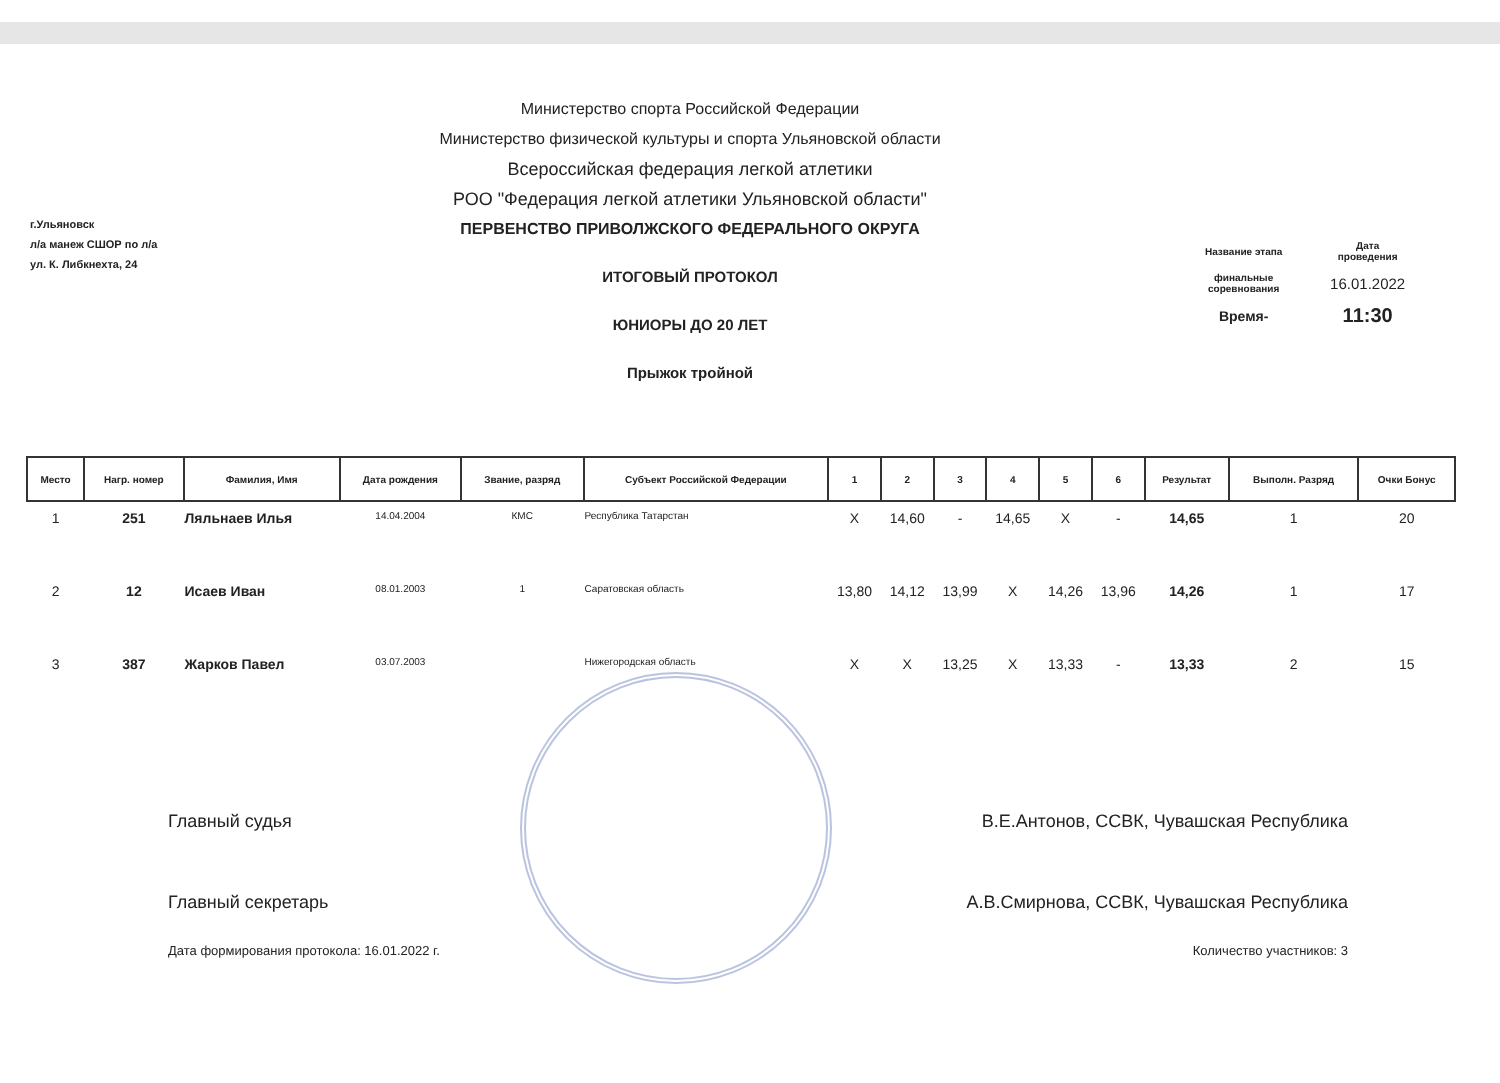г.Ульяновск
л/а манеж СШОР по л/а
ул. К. Либкнехта, 24
Министерство спорта Российской Федерации
Министерство физической культуры и спорта Ульяновской области
Всероссийская федерация легкой атлетики
РОО "Федерация легкой атлетики Ульяновской области"
ПЕРВЕНСТВО ПРИВОЛЖСКОГО ФЕДЕРАЛЬНОГО ОКРУГА
ИТОГОВЫЙ ПРОТОКОЛ
ЮНИОРЫ ДО 20 ЛЕТ
Прыжок тройной
| Название этапа | Дата проведения |
| финальные соревнования | 16.01.2022 |
| Время- | 11:30 |
| Место | Нагр. номер | Фамилия, Имя | Дата рождения | Звание, разряд | Субъект Российской Федерации | 1 | 2 | 3 | 4 | 5 | 6 | Результат | Выполн. Разряд | Очки Бонус |
| --- | --- | --- | --- | --- | --- | --- | --- | --- | --- | --- | --- | --- | --- | --- |
| 1 | 251 | Ляльнаев Илья | 14.04.2004 | КМС | Республика Татарстан | X | 14,60 | - | 14,65 | X | - | 14,65 | 1 | 20 |
| 2 | 12 | Исаев Иван | 08.01.2003 | 1 | Саратовская область | 13,80 | 14,12 | 13,99 | X | 14,26 | 13,96 | 14,26 | 1 | 17 |
| 3 | 387 | Жарков Павел | 03.07.2003 | | Нижегородская область | X | X | 13,25 | X | 13,33 | - | 13,33 | 2 | 15 |
Главный судья В.Е.Антонов, ССВК, Чувашская Республика
Главный секретарь А.В.Смирнова, ССВК, Чувашская Республика
Дата формирования протокола: 16.01.2022 г. Количество участников: 3